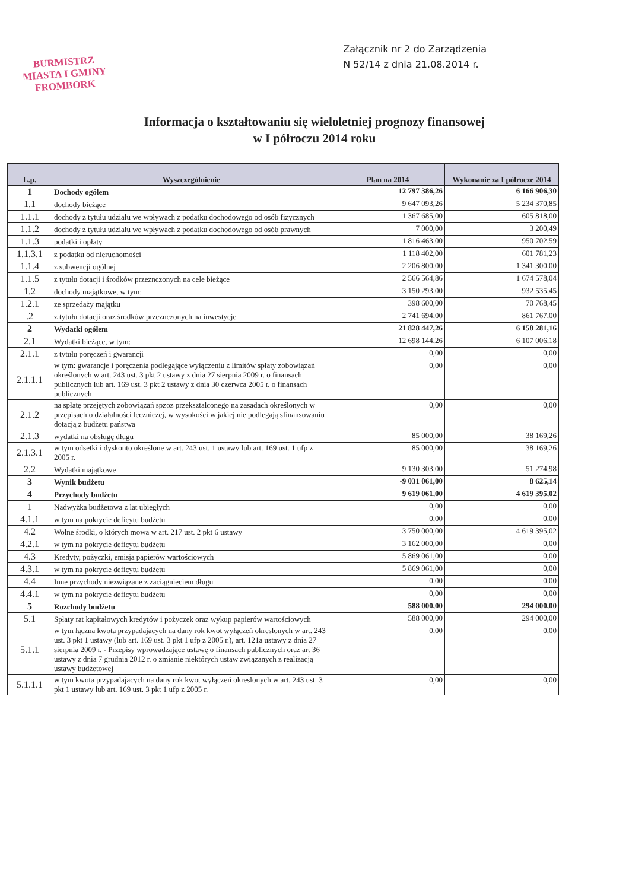BURMISTRZ
MIASTA I GMINY
FROMBORK
Załącznik nr 2 do Zarządzenia
N 52/14 z dnia 21.08.2014 r.
Informacja o kształtowaniu się wieloletniej prognozy finansowej
w I półroczu 2014 roku
| L.p. | Wyszczególnienie | Plan na 2014 | Wykonanie za I półrocze 2014 |
| --- | --- | --- | --- |
| 1 | Dochody ogółem | 12 797 386,26 | 6 166 906,30 |
| 1.1 | dochody bieżące | 9 647 093,26 | 5 234 370,85 |
| 1.1.1 | dochody z tytułu udziału we wpływach z podatku dochodowego od osób fizycznych | 1 367 685,00 | 605 818,00 |
| 1.1.2 | dochody z tytułu udziału we wpływach z podatku dochodowego od osób prawnych | 7 000,00 | 3 200,49 |
| 1.1.3 | podatki i opłaty | 1 816 463,00 | 950 702,59 |
| 1.1.3.1 | z podatku od nieruchomości | 1 118 402,00 | 601 781,23 |
| 1.1.4 | z subwencji ogólnej | 2 206 800,00 | 1 341 300,00 |
| 1.1.5 | z tytułu dotacji i środków przeznczonych na cele bieżące | 2 566 564,86 | 1 674 578,04 |
| 1.2 | dochody majątkowe, w tym: | 3 150 293,00 | 932 535,45 |
| 1.2.1 | ze sprzedaży majątku | 398 600,00 | 70 768,45 |
| .2 | z tytułu dotacji oraz środków przeznczonych na inwestycje | 2 741 694,00 | 861 767,00 |
| 2 | Wydatki ogółem | 21 828 447,26 | 6 158 281,16 |
| 2.1 | Wydatki bieżące, w tym: | 12 698 144,26 | 6 107 006,18 |
| 2.1.1 | z tytułu poręczeń i gwarancji | 0,00 | 0,00 |
| 2.1.1.1 | w tym: gwarancje i poręczenia podlegające wyłączeniu z limitów spłaty zobowiązań określonych w art. 243 ust. 3 pkt 2 ustawy z dnia 27 sierpnia 2009 r. o finansach publicznych lub art. 169 ust. 3 pkt 2 ustawy z dnia 30 czerwca 2005 r. o finansach publicznych | 0,00 | 0,00 |
| 2.1.2 | na spłatę przejętych zobowiązań spzoz przekształconego na zasadach określonych w przepisach o działalności leczniczej, w wysokości w jakiej nie podlegają sfinansowaniu dotacją z budżetu państwa | 0,00 | 0,00 |
| 2.1.3 | wydatki na obsługę długu | 85 000,00 | 38 169,26 |
| 2.1.3.1 | w tym odsetki i dyskonto określone w art. 243 ust. 1 ustawy lub art. 169 ust. 1 ufp z 2005 r. | 85 000,00 | 38 169,26 |
| 2.2 | Wydatki majątkowe | 9 130 303,00 | 51 274,98 |
| 3 | Wynik budżetu | -9 031 061,00 | 8 625,14 |
| 4 | Przychody budżetu | 9 619 061,00 | 4 619 395,02 |
| 1 | Nadwyżka budżetowa z lat ubiegłych | 0,00 | 0,00 |
| 4.1.1 | w tym na pokrycie deficytu budżetu | 0,00 | 0,00 |
| 4.2 | Wolne środki, o których mowa w art. 217 ust. 2 pkt 6 ustawy | 3 750 000,00 | 4 619 395,02 |
| 4.2.1 | w tym na pokrycie deficytu budżetu | 3 162 000,00 | 0,00 |
| 4.3 | Kredyty, pożyczki, emisja papierów wartościowych | 5 869 061,00 | 0,00 |
| 4.3.1 | w tym na pokrycie deficytu budżetu | 5 869 061,00 | 0,00 |
| 4.4 | Inne przychody niezwiązane z zaciągnięciem długu | 0,00 | 0,00 |
| 4.4.1 | w tym na pokrycie deficytu budżetu | 0,00 | 0,00 |
| 5 | Rozchody budżetu | 588 000,00 | 294 000,00 |
| 5.1 | Spłaty rat kapitałowych kredytów i pożyczek oraz wykup papierów wartościowych | 588 000,00 | 294 000,00 |
| 5.1.1 | w tym łączna kwota przypadajacych na dany rok kwot wyłączeń okreslonych w art. 243 ust. 3 pkt 1 ustawy (lub art. 169 ust. 3 pkt 1 ufp z 2005 r.), art. 121a ustawy z dnia 27 sierpnia 2009 r. - Przepisy wprowadzające ustawę o finansach publicznych oraz art 36 ustawy z dnia 7 grudnia 2012 r. o zmianie niektórych ustaw związanych z realizacją ustawy budżetowej | 0,00 | 0,00 |
| 5.1.1.1 | w tym kwota przypadajacych na dany rok kwot wyłączeń okreslonych w art. 243 ust. 3 pkt 1 ustawy lub art. 169 ust. 3 pkt 1 ufp z 2005 r. | 0,00 | 0,00 |